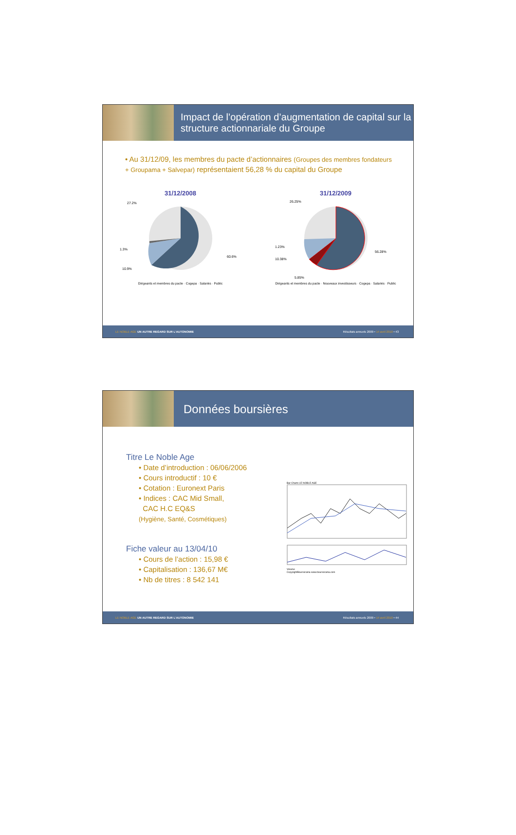Impact de l’opération d’augmentation de capital sur la structure actionnariale du Groupe
• Au 31/12/09, les membres du pacte d’actionnaires (Groupes des membres fondateurs + Groupama + Salvepar) représentaient 56,28 % du capital du Groupe
31/12/2008
27.2%
1.3%
10.9%
60.6%
Dirigeants et membres du pacte · Cogepa · Salariés · Public
31/12/2009
26.25%
1.23%
10.38%
5.85%
56.28%
Dirigeants et membres du pacte · Nouveaux investisseurs · Cogepa · Salariés · Public
LE NOBLE AGE UN AUTRE REGARD SUR L’AUTONOMIE Résultats annuels 2009 • 14 avril 2010 • 43
Données boursières
Titre Le Noble Age
• Date d’introduction : 06/06/2006
• Cours introductif : 10 €
• Cotation : Euronext Paris
• Indices : CAC Mid Small,
CAC H.C EQ&S
(Hygiène, Santé, Cosmétiques)
Fiche valeur au 13/04/10
• Cours de l’action : 15,98 €
• Capitalisation : 136,67 M€
• Nb de titres : 8 542 141
Bar-Charts LE NOBLE AGE
Volume
CopyrightBoursorama www.boursorama.com
LE NOBLE AGE UN AUTRE REGARD SUR L’AUTONOMIE Résultats annuels 2009 • 14 avril 2010 • 44